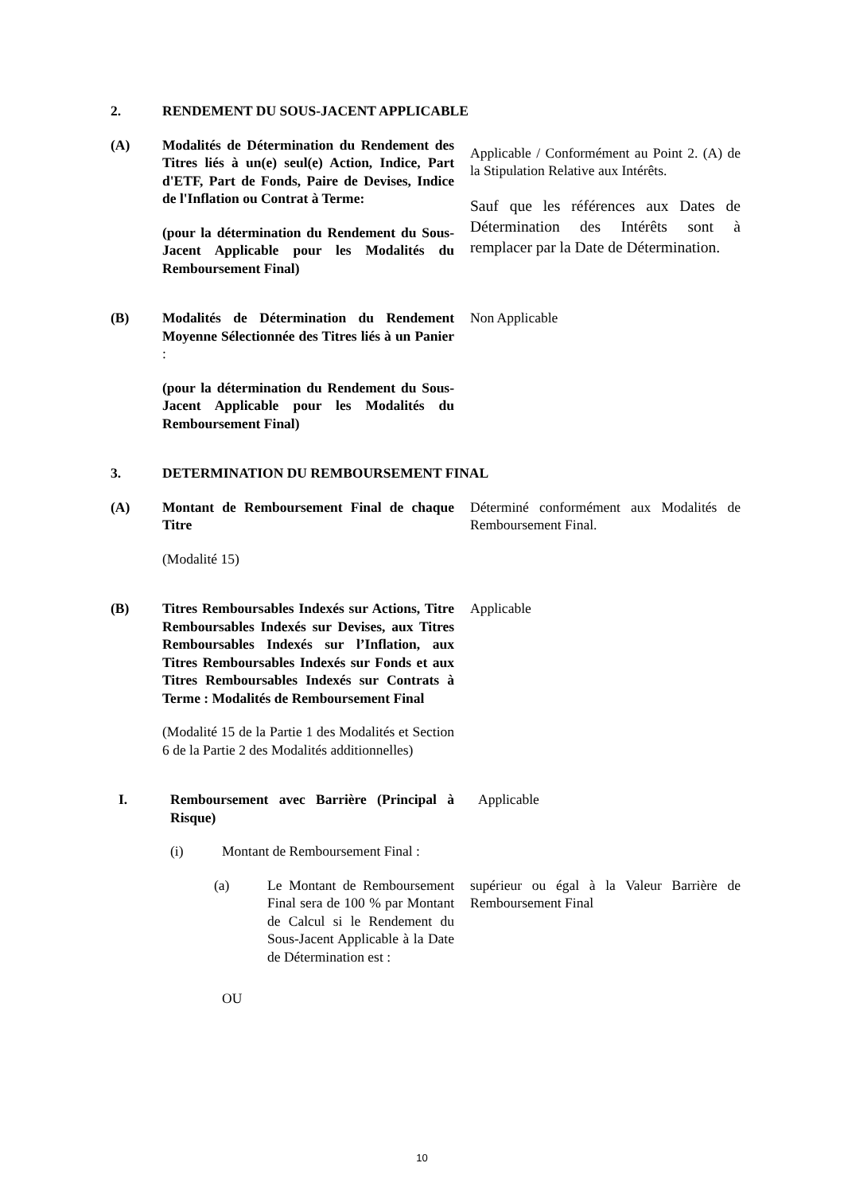2. RENDEMENT DU SOUS-JACENT APPLICABLE
(A) Modalités de Détermination du Rendement des Titres liés à un(e) seul(e) Action, Indice, Part d'ETF, Part de Fonds, Paire de Devises, Indice de l'Inflation ou Contrat à Terme:
(pour la détermination du Rendement du Sous-Jacent Applicable pour les Modalités du Remboursement Final)
Applicable / Conformément au Point 2. (A) de la Stipulation Relative aux Intérêts.
Sauf que les références aux Dates de Détermination des Intérêts sont à remplacer par la Date de Détermination.
(B) Modalités de Détermination du Rendement Moyenne Sélectionnée des Titres liés à un Panier :
(pour la détermination du Rendement du Sous-Jacent Applicable pour les Modalités du Remboursement Final)
Non Applicable
3. DETERMINATION DU REMBOURSEMENT FINAL
(A) Montant de Remboursement Final de chaque Titre
(Modalité 15)
Déterminé conformément aux Modalités de Remboursement Final.
(B) Titres Remboursables Indexés sur Actions, Titre Remboursables Indexés sur Devises, aux Titres Remboursables Indexés sur l’Inflation, aux Titres Remboursables Indexés sur Fonds et aux Titres Remboursables Indexés sur Contrats à Terme : Modalités de Remboursement Final
(Modalité 15 de la Partie 1 des Modalités et Section 6 de la Partie 2 des Modalités additionnelles)
Applicable
I. Remboursement avec Barrière (Principal à Risque)
Applicable
(i) Montant de Remboursement Final :
(a) Le Montant de Remboursement Final sera de 100 % par Montant de Calcul si le Rendement du Sous-Jacent Applicable à la Date de Détermination est :
supérieur ou égal à la Valeur Barrière de Remboursement Final
OU
10